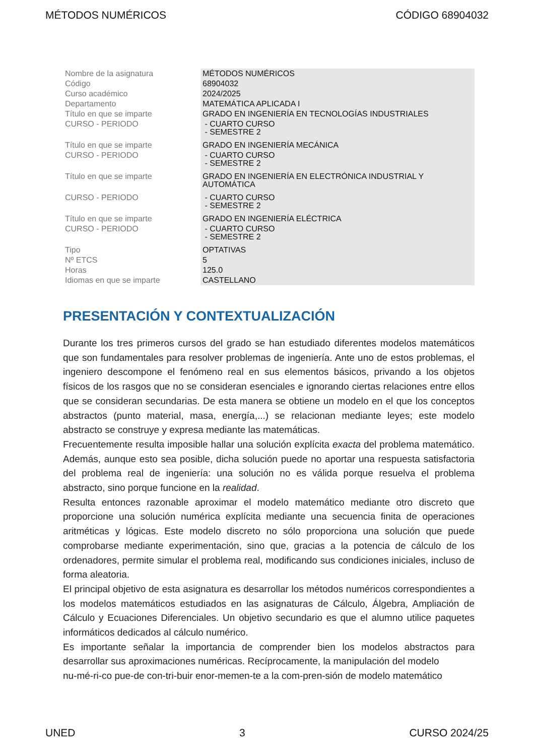MÉTODOS NUMÉRICOS CÓDIGO 68904032
| Nombre de la asignatura | MÉTODOS NUMÉRICOS |
| Código | 68904032 |
| Curso académico | 2024/2025 |
| Departamento | MATEMÁTICA APLICADA I |
| Título en que se imparte | GRADO EN INGENIERÍA EN TECNOLOGÍAS INDUSTRIALES |
| CURSO - PERIODO | - CUARTO CURSO - SEMESTRE 2 |
| Título en que se imparte | GRADO EN INGENIERÍA MECÁNICA |
| CURSO - PERIODO | - CUARTO CURSO - SEMESTRE 2 |
| Título en que se imparte | GRADO EN INGENIERÍA EN ELECTRÓNICA INDUSTRIAL Y AUTOMÁTICA |
| CURSO - PERIODO | - CUARTO CURSO - SEMESTRE 2 |
| Título en que se imparte | GRADO EN INGENIERÍA ELÉCTRICA |
| CURSO - PERIODO | - CUARTO CURSO - SEMESTRE 2 |
| Tipo | OPTATIVAS |
| Nº ETCS | 5 |
| Horas | 125.0 |
| Idiomas en que se imparte | CASTELLANO |
PRESENTACIÓN Y CONTEXTUALIZACIÓN
Durante los tres primeros cursos del grado se han estudiado diferentes modelos matemáticos que son fundamentales para resolver problemas de ingeniería. Ante uno de estos problemas, el ingeniero descompone el fenómeno real en sus elementos básicos, privando a los objetos físicos de los rasgos que no se consideran esenciales e ignorando ciertas relaciones entre ellos que se consideran secundarias. De esta manera se obtiene un modelo en el que los conceptos abstractos (punto material, masa, energía,...) se relacionan mediante leyes; este modelo abstracto se construye y expresa mediante las matemáticas.
Frecuentemente resulta imposible hallar una solución explícita exacta del problema matemático. Además, aunque esto sea posible, dicha solución puede no aportar una respuesta satisfactoria del problema real de ingeniería: una solución no es válida porque resuelva el problema abstracto, sino porque funcione en la realidad.
Resulta entonces razonable aproximar el modelo matemático mediante otro discreto que proporcione una solución numérica explícita mediante una secuencia finita de operaciones aritméticas y lógicas. Este modelo discreto no sólo proporciona una solución que puede comprobarse mediante experimentación, sino que, gracias a la potencia de cálculo de los ordenadores, permite simular el problema real, modificando sus condiciones iniciales, incluso de forma aleatoria.
El principal objetivo de esta asignatura es desarrollar los métodos numéricos correspondientes a los modelos matemáticos estudiados en las asignaturas de Cálculo, Álgebra, Ampliación de Cálculo y Ecuaciones Diferenciales. Un objetivo secundario es que el alumno utilice paquetes informáticos dedicados al cálculo numérico.
Es importante señalar la importancia de comprender bien los modelos abstractos para desarrollar sus aproximaciones numéricas. Recíprocamente, la manipulación del modelo
nu-mé-ri-co pue-de con-tri-buir enor-memen-te a la com-pren-sión de modelo matemático
UNED 3 CURSO 2024/25